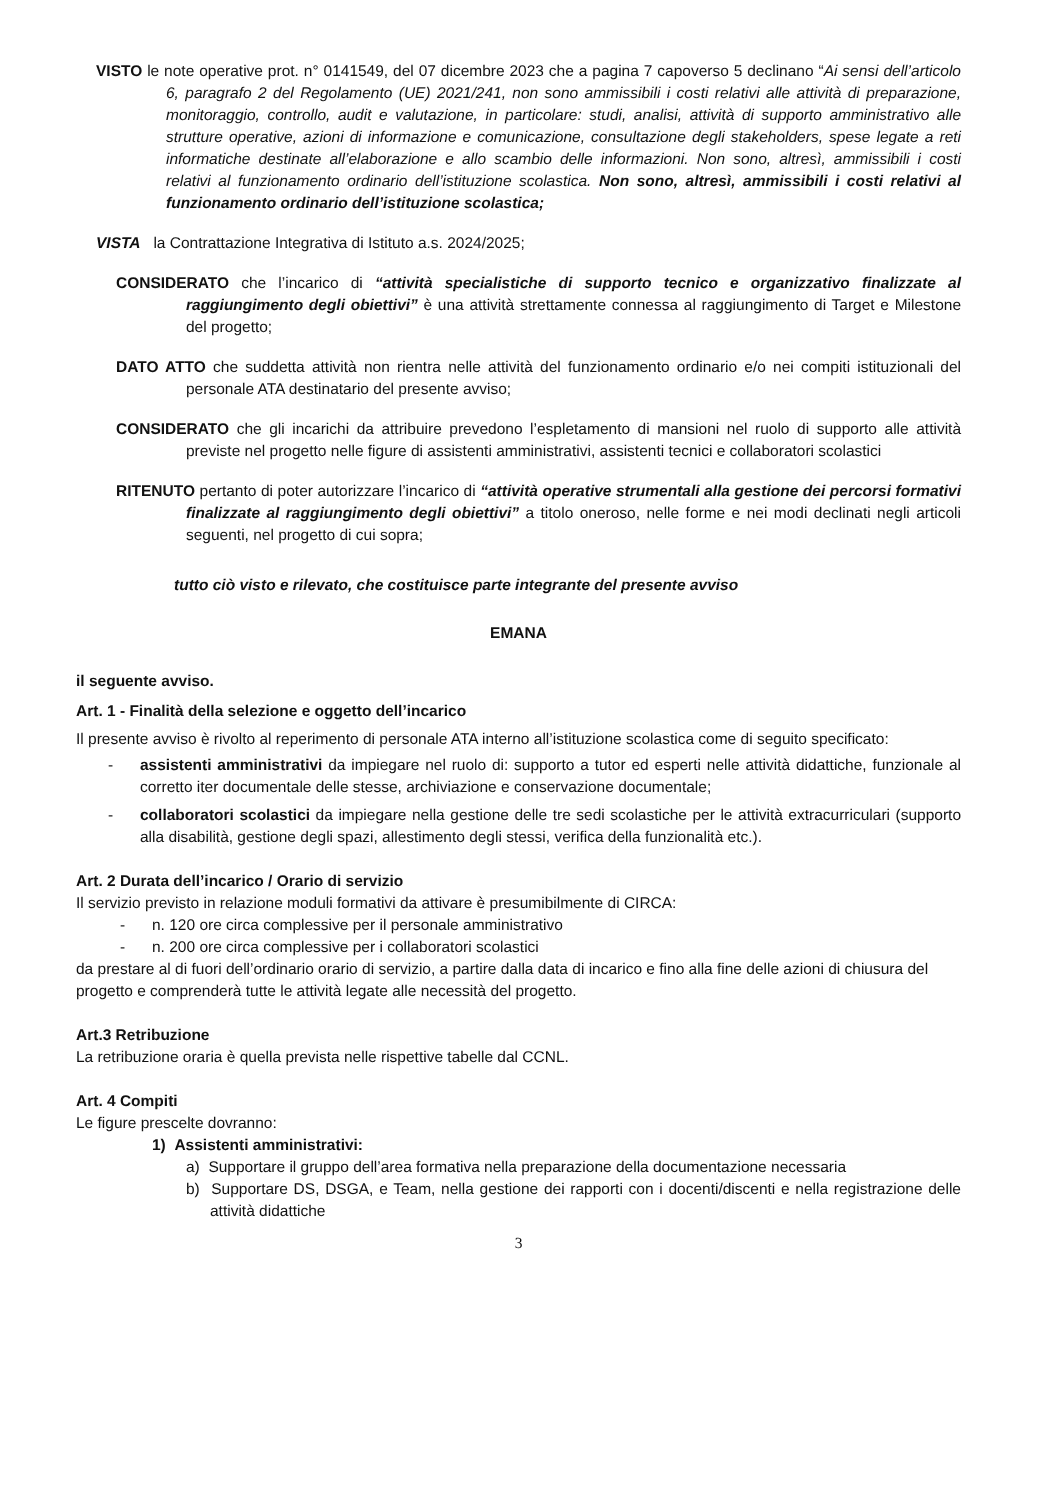VISTO le note operative prot. n° 0141549, del 07 dicembre 2023 che a pagina 7 capoverso 5 declinano “Ai sensi dell’articolo 6, paragrafo 2 del Regolamento (UE) 2021/241, non sono ammissibili i costi relativi alle attività di preparazione, monitoraggio, controllo, audit e valutazione, in particolare: studi, analisi, attività di supporto amministrativo alle strutture operative, azioni di informazione e comunicazione, consultazione degli stakeholders, spese legate a reti informatiche destinate all’elaborazione e allo scambio delle informazioni. Non sono, altresì, ammissibili i costi relativi al funzionamento ordinario dell’istituzione scolastica. Non sono, altresì, ammissibili i costi relativi al funzionamento ordinario dell’istituzione scolastica;
VISTA la Contrattazione Integrativa di Istituto a.s. 2024/2025;
CONSIDERATO che l’incarico di “attività specialistiche di supporto tecnico e organizzativo finalizzate al raggiungimento degli obiettivi” è una attività strettamente connessa al raggiungimento di Target e Milestone del progetto;
DATO ATTO che suddetta attività non rientra nelle attività del funzionamento ordinario e/o nei compiti istituzionali del personale ATA destinatario del presente avviso;
CONSIDERATO che gli incarichi da attribuire prevedono l’espletamento di mansioni nel ruolo di supporto alle attività previste nel progetto nelle figure di assistenti amministrativi, assistenti tecnici e collaboratori scolastici
RITENUTO pertanto di poter autorizzare l’incarico di “attività operative strumentali alla gestione dei percorsi formativi finalizzate al raggiungimento degli obiettivi” a titolo oneroso, nelle forme e nei modi declinati negli articoli seguenti, nel progetto di cui sopra;
tutto ciò visto e rilevato, che costituisce parte integrante del presente avviso
EMANA
il seguente avviso.
Art. 1 - Finalità della selezione e oggetto dell’incarico
Il presente avviso è rivolto al reperimento di personale ATA interno all’istituzione scolastica come di seguito specificato:
- assistenti amministrativi da impiegare nel ruolo di: supporto a tutor ed esperti nelle attività didattiche, funzionale al corretto iter documentale delle stesse, archiviazione e conservazione documentale;
- collaboratori scolastici da impiegare nella gestione delle tre sedi scolastiche per le attività extracurriculari (supporto alla disabilità, gestione degli spazi, allestimento degli stessi, verifica della funzionalità etc.).
Art. 2 Durata dell’incarico / Orario di servizio
Il servizio previsto in relazione moduli formativi da attivare è presumibilmente di CIRCA:
- n. 120 ore circa complessive per il personale amministrativo
- n. 200 ore circa complessive per i collaboratori scolastici
da prestare al di fuori dell’ordinario orario di servizio, a partire dalla data di incarico e fino alla fine delle azioni di chiusura del progetto e comprenderà tutte le attività legate alle necessità del progetto.
Art.3 Retribuzione
La retribuzione oraria è quella prevista nelle rispettive tabelle dal CCNL.
Art. 4 Compiti
Le figure prescelte dovranno:
1) Assistenti amministrativi:
a) Supportare il gruppo dell’area formativa nella preparazione della documentazione necessaria
b) Supportare DS, DSGA, e Team, nella gestione dei rapporti con i docenti/discenti e nella registrazione delle attività didattiche
3